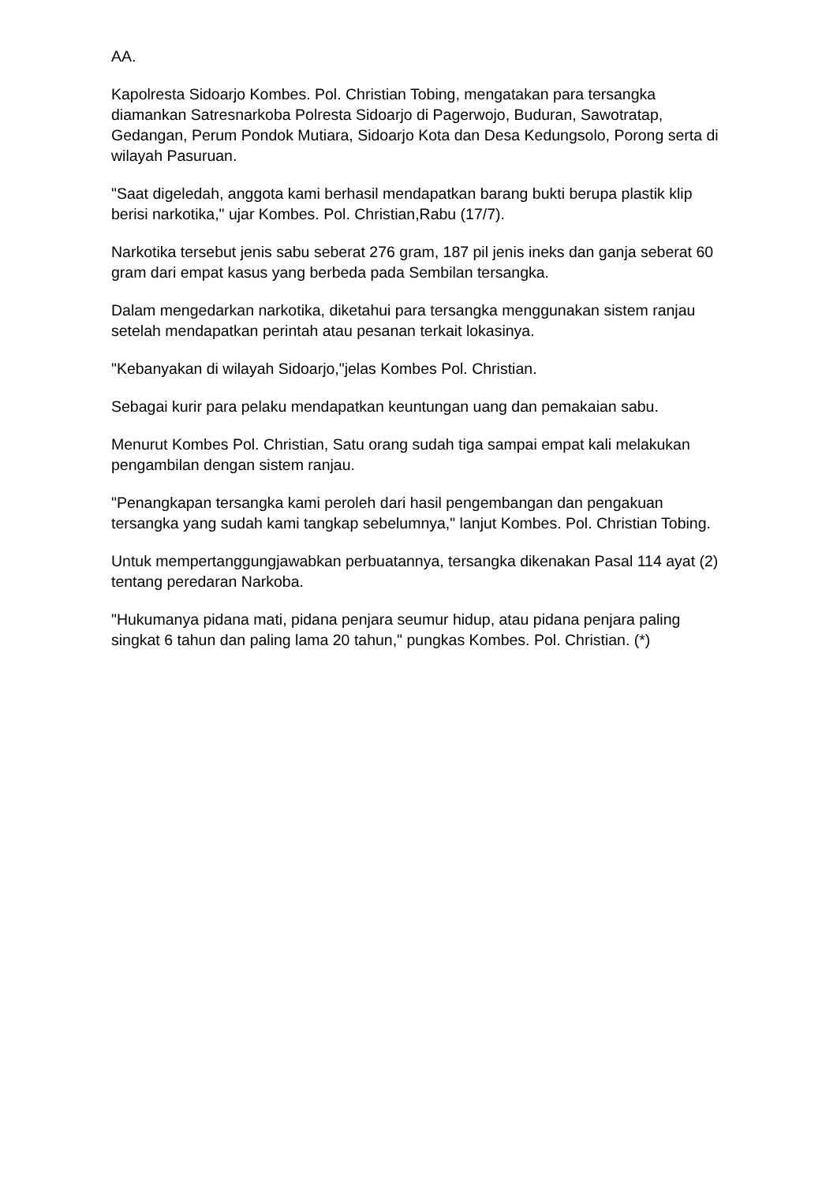AA.
Kapolresta Sidoarjo Kombes. Pol. Christian Tobing, mengatakan para tersangka diamankan Satresnarkoba Polresta Sidoarjo di Pagerwojo, Buduran, Sawotratap, Gedangan, Perum Pondok Mutiara, Sidoarjo Kota dan Desa Kedungsolo, Porong serta di wilayah Pasuruan.
"Saat digeledah, anggota kami berhasil mendapatkan barang bukti berupa plastik klip berisi narkotika," ujar Kombes. Pol. Christian,Rabu (17/7).
Narkotika tersebut jenis sabu seberat 276 gram, 187 pil jenis ineks dan ganja seberat 60 gram dari empat kasus yang berbeda pada Sembilan tersangka.
Dalam mengedarkan narkotika, diketahui para tersangka menggunakan sistem ranjau setelah mendapatkan perintah atau pesanan terkait lokasinya.
"Kebanyakan di wilayah Sidoarjo,"jelas Kombes Pol. Christian.
Sebagai kurir para pelaku mendapatkan keuntungan uang dan pemakaian sabu.
Menurut Kombes Pol. Christian, Satu orang sudah tiga sampai empat kali melakukan pengambilan dengan sistem ranjau.
"Penangkapan tersangka kami peroleh dari hasil pengembangan dan pengakuan tersangka yang sudah kami tangkap sebelumnya," lanjut Kombes. Pol. Christian Tobing.
Untuk mempertanggungjawabkan perbuatannya, tersangka dikenakan Pasal 114 ayat (2) tentang peredaran Narkoba.
"Hukumanya pidana mati, pidana penjara seumur hidup, atau pidana penjara paling singkat 6 tahun dan paling lama 20 tahun," pungkas Kombes. Pol. Christian. (*)